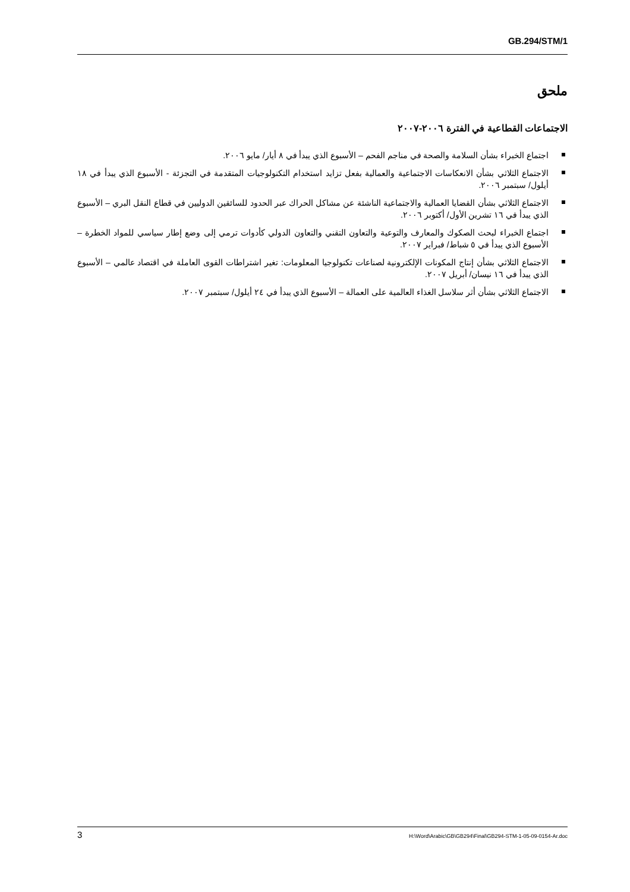GB.294/STM/1
ملحق
الاجتماعات القطاعية في الفترة ٢٠٠٦-٢٠٠٧
اجتماع الخبراء بشأن السلامة والصحة في مناجم الفحم – الأسبوع الذي يبدأ في ٨ أيار/ مايو ٢٠٠٦.
الاجتماع الثلاثي بشأن الانعكاسات الاجتماعية والعمالية بفعل تزايد استخدام التكنولوجيات المتقدمة في التجزئة - الأسبوع الذي يبدأ في ١٨ أيلول/ سبتمبر ٢٠٠٦.
الاجتماع الثلاثي بشأن القضايا العمالية والاجتماعية الناشئة عن مشاكل الحراك عبر الحدود للسائقين الدوليين في قطاع النقل البري – الأسبوع الذي يبدأ في ١٦ تشرين الأول/ أكتوبر ٢٠٠٦.
اجتماع الخبراء لبحث الصكوك والمعارف والتوعية والتعاون التقني والتعاون الدولي كأدوات ترمي إلى وضع إطار سياسي للمواد الخطرة – الأسبوع الذي يبدأ في ٥ شباط/ فبراير ٢٠٠٧.
الاجتماع الثلاثي بشأن إنتاج المكونات الإلكترونية لصناعات تكنولوجيا المعلومات: تغير اشتراطات القوى العاملة في اقتصاد عالمي – الأسبوع الذي يبدأ في ١٦ نيسان/ أبريل ٢٠٠٧.
الاجتماع الثلاثي بشأن أثر سلاسل الغذاء العالمية على العمالة – الأسبوع الذي يبدأ في ٢٤ أيلول/ سبتمبر ٢٠٠٧.
3 H:\Word\Arabic\GB\GB294\Final\GB294-STM-1-05-09-0154-Ar.doc